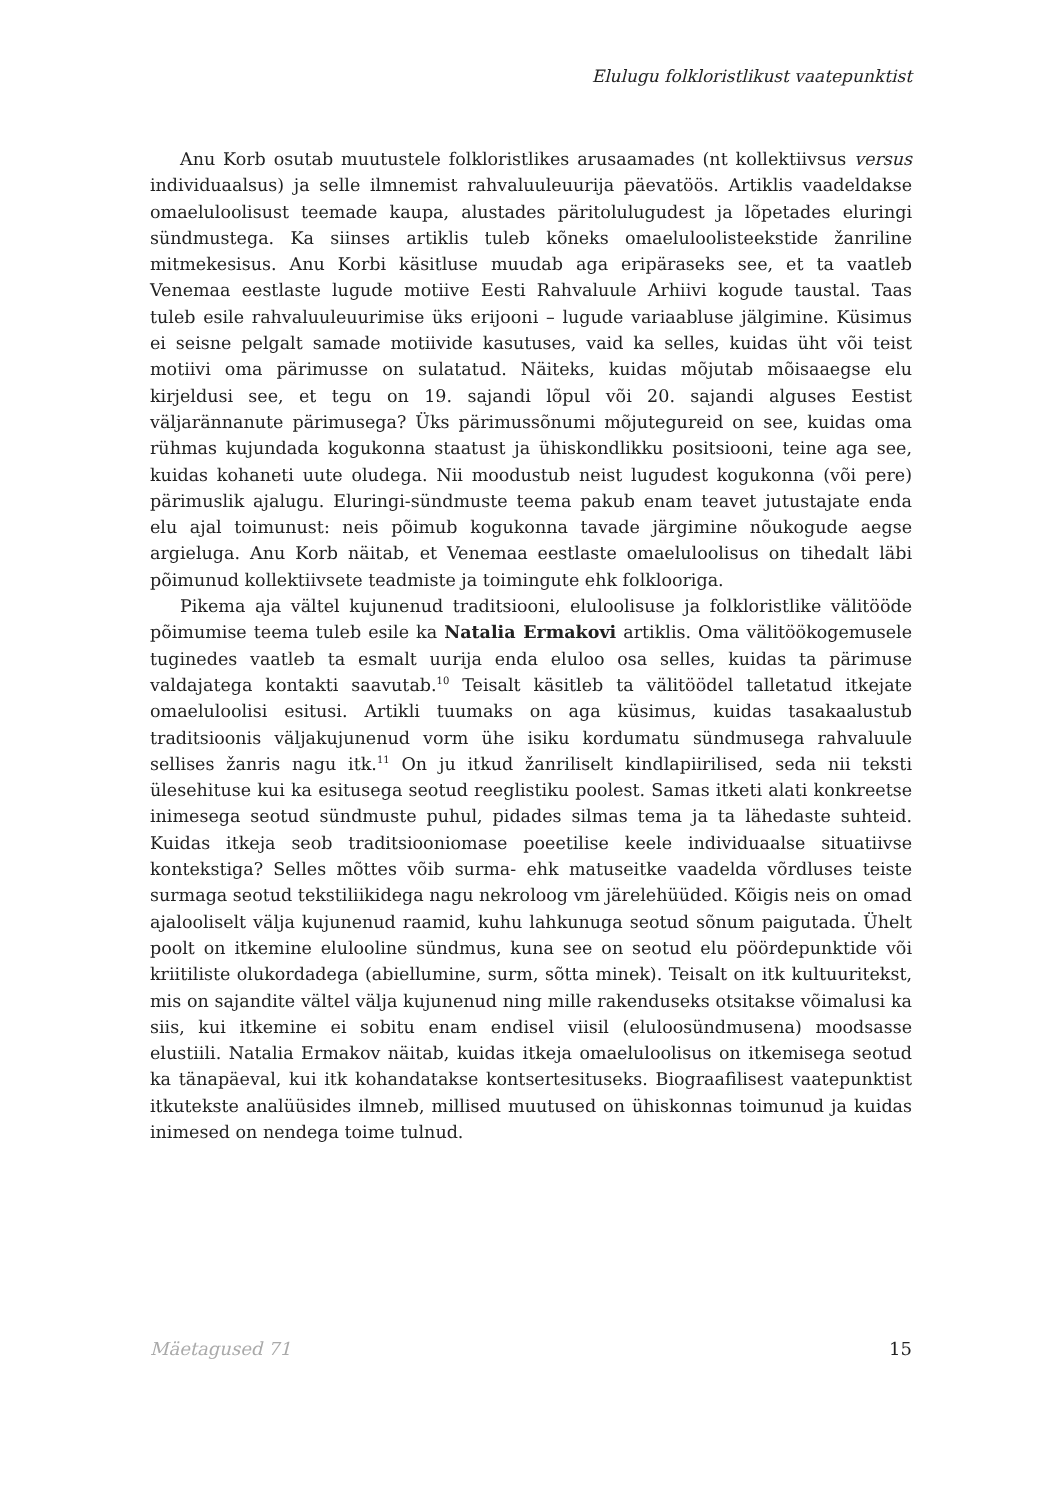Elulugu folkloristlikust vaatepunktist
Anu Korb osutab muutustele folkloristlikes arusaamades (nt kollektiivsus versus individuaalsus) ja selle ilmnemist rahvaluuleuurija päevatöös. Artiklis vaadeldakse omaeluloolisust teemade kaupa, alustades päritolulugudest ja lõpetades eluringi sündmustega. Ka siinses artiklis tuleb kõneks omaeluloolisteekstide žanriline mitmekesisus. Anu Korbi käsitluse muudab aga eripäraseks see, et ta vaatleb Venemaa eestlaste lugude motiive Eesti Rahvaluule Arhiivi kogude taustal. Taas tuleb esile rahvaluuleuurimise üks erijooni – lugude variaabluse jälgimine. Küsimus ei seisne pelgalt samade motiivide kasutuses, vaid ka selles, kuidas üht või teist motiivi oma pärimusse on sulatatud. Näiteks, kuidas mõjutab mõisaaegse elu kirjeldusi see, et tegu on 19. sajandi lõpul või 20. sajandi alguses Eestist väljarännanute pärimusega? Üks pärimussõnumi mõjutegureid on see, kuidas oma rühmas kujundada kogukonna staatust ja ühiskondlikku positsiooni, teine aga see, kuidas kohaneti uute oludega. Nii moodustub neist lugudest kogukonna (või pere) pärimuslik ajalugu. Eluringi-sündmuste teema pakub enam teavet jutustajate enda elu ajal toimunust: neis põimub kogukonna tavade järgimine nõukogude aegse argieluga. Anu Korb näitab, et Venemaa eestlaste omaeluloolisus on tihedalt läbi põimunud kollektiivsete teadmiste ja toimingute ehk folklooriga.
Pikema aja vältel kujunenud traditsiooni, eluloolisuse ja folkloristlike välitööde põimumise teema tuleb esile ka Natalia Ermakovi artiklis. Oma välitöökogemusele tuginedes vaatleb ta esmalt uurija enda eluloo osa selles, kuidas ta pärimuse valdajatega kontakti saavutab.<sup>10</sup> Teisalt käsitleb ta välitöödel talletatud itkejate omaeluloolisi esitusi. Artikli tuumaks on aga küsimus, kuidas tasakaalustub traditsioonis väljakujunenud vorm ühe isiku kordumatu sündmusega rahvaluule sellises žanris nagu itk.<sup>11</sup> On ju itkud žanriliselt kindlapiirilised, seda nii teksti ülesehituse kui ka esitusega seotud reeglistiku poolest. Samas itketi alati konkreetse inimesega seotud sündmuste puhul, pidades silmas tema ja ta lähedaste suhteid. Kuidas itkeja seob traditsiooniomase poeetilise keele individuaalse situatiivse kontekstiga? Selles mõttes võib surma- ehk matuseitke vaadelda võrdluses teiste surmaga seotud tekstiliikidega nagu nekroloog vm järelehüüded. Kõigis neis on omad ajalooliselt välja kujunenud raamid, kuhu lahkunuga seotud sõnum paigutada. Ühelt poolt on itkemine elulooline sündmus, kuna see on seotud elu pöördepunktide või kriitiliste olukordadega (abiellumine, surm, sõtta minek). Teisalt on itk kultuuritekst, mis on sajandite vältel välja kujunenud ning mille rakenduseks otsitakse võimalusi ka siis, kui itkemine ei sobitu enam endisel viisil (eluloosündmusena) moodsasse elustiili. Natalia Ermakov näitab, kuidas itkeja omaeluloolisus on itkemisega seotud ka tänapäeval, kui itk kohandatakse kontsertesituseks. Biograafilisest vaatepunktist itkutekste analüüsides ilmneb, millised muutused on ühiskonnas toimunud ja kuidas inimesed on nendega toime tulnud.
Mäetagused 71 15